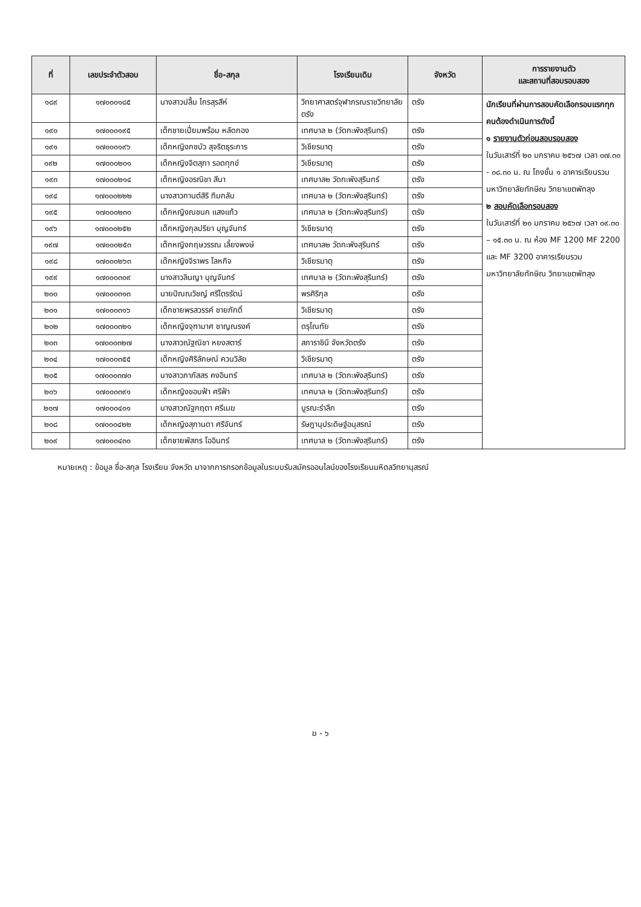| ที่ | เลขประจำตัวสอบ | ชื่อ-สกุล | โรงเรียนเดิม | จังหวัด | การรายงานตัว และสถานที่สอบรอบสอง |
| --- | --- | --- | --- | --- | --- |
| ๑๘๙ | ๑๗๐๐๐๑๘๕ | นางสาวปลื้ม ไกรสุรสีห์ | วิทยาศาสตร์จุฬาภรณราชวิทยาลัย ตรัง | ตรัง | นักเรียนที่ผ่านการสอบคัดเลือกรอบแรกทุกคนต้องดำเนินการดังนี้ ๑ รายงานตัวก่อนสอบรอบสอง ในวันเสาร์ที่ ๒๐ มกราคม ๒๕๖๗ เวลา ๐๗.๓๐ - ๐๘.๓๐ น. ณ โถงชั้น ๑ อาคารเรียนรวม มหาวิทยาลัยทักษิณ วิทยาเขตพัทลุง ๒ สอบคัดเลือกรอบสอง ในวันเสาร์ที่ ๒๐ มกราคม ๒๕๖๗ เวลา ๐๙.๓๐ – ๑๕.๓๐ น. ณ ห้อง MF 1200 MF 2200 และ MF 3200 อาคารเรียนรวม มหาวิทยาลัยทักษิณ วิทยาเขตพัทลุง |
| ๑๙๐ | ๑๗๐๐๐๑๙๕ | เด็กชายเปี่ยมพร้อม หลัดกอง | เทศบาล ๒ (วัดกะพังสุรินทร์) | ตรัง | |
| ๑๙๑ | ๑๗๐๐๐๑๙๖ | เด็กหญิงกชบัว สุจริตธุระการ | วิเชียรมาตุ | ตรัง | |
| ๑๙๒ | ๑๗๐๐๐๒๐๑ | เด็กหญิงจิตสุภา รอดทุกข์ | วิเชียรมาตุ | ตรัง | |
| ๑๙๓ | ๑๗๐๐๐๒๑๔ | เด็กหญิงอรณิชา สีนา | เทศบาล๒ วัดกะพังสุรินทร์ | ตรัง | |
| ๑๙๔ | ๑๗๐๐๐๒๒๒ | นางสาวกานต์สิริ ทิมกลับ | เทศบาล ๒ (วัดกะพังสุรินทร์) | ตรัง | |
| ๑๙๕ | ๑๗๐๐๐๒๓๐ | เด็กหญิงณชนก แสงแก้ว | เทศบาล ๒ (วัดกะพังสุรินทร์) | ตรัง | |
| ๑๙๖ | ๑๗๐๐๐๒๕๒ | เด็กหญิงกุลปริยา บุญจันทร์ | วิเชียรมาตุ | ตรัง | |
| ๑๙๗ | ๑๗๐๐๐๒๕๓ | เด็กหญิงกฤษวรรณ เลี้ยงพงษ์ | เทศบาล๒ วัดกะพังสุรินทร์ | ตรัง | |
| ๑๙๘ | ๑๗๐๐๐๒๖๓ | เด็กหญิงจิราพร โลหกิจ | วิเชียรมาตุ | ตรัง | |
| ๑๙๙ | ๑๗๐๐๐๓๐๙ | นางสาวลินญา บุญจันทร์ | เทศบาล ๒ (วัดกะพังสุรินทร์) | ตรัง | |
| ๒๐๐ | ๑๗๐๐๐๓๑๓ | นายปัณณวิชญ์ ศรีไตรรัตน์ | พรศิริกุล | ตรัง | |
| ๒๐๑ | ๑๗๐๐๐๓๑๖ | เด็กชายพรสวรรค์ ชายภักดิ์ | วิเชียรมาตุ | ตรัง | |
| ๒๐๒ | ๑๗๐๐๐๓๒๑ | เด็กหญิงจุฑามาศ ชาญณรงค์ | ดรุโณทัย | ตรัง | |
| ๒๐๓ | ๑๗๐๐๐๓๒๗ | นางสาวณัฐณิชา หยงสตาร์ | สภาราชินี จังหวัดตรัง | ตรัง | |
| ๒๐๔ | ๑๗๐๐๐๓๕๕ | เด็กหญิงศิริลักษณ์ ควนวิลัย | วิเชียรมาตุ | ตรัง | |
| ๒๐๕ | ๑๗๐๐๐๓๗๐ | นางสาวภาภัสสร คงอินทร์ | เทศบาล ๒ (วัดกะพังสุรินทร์) | ตรัง | |
| ๒๐๖ | ๑๗๐๐๐๓๙๑ | เด็กหญิงขอบฟ้า ศรีฟ้า | เทศบาล ๒ (วัดกะพังสุรินทร์) | ตรัง | |
| ๒๐๗ | ๑๗๐๐๐๔๐๑ | นางสาวณัฐกฤตา ศรีเมฆ | บูรณะรำลึก | ตรัง | |
| ๒๐๘ | ๑๗๐๐๐๔๒๒ | เด็กหญิงสุกานดา ศรีจันทร์ | รัษฎานุประดิษฐ์อนุสรณ์ | ตรัง | |
| ๒๐๙ | ๑๗๐๐๐๔๓๐ | เด็กชายพัสกร โออินทร์ | เทศบาล ๒ (วัดกะพังสุรินทร์) | ตรัง | |
หมายเหตุ : ข้อมูล ชื่อ-สกุล โรงเรียน จังหวัด มาจากการกรอกข้อมูลในระบบรับสมัครออนไลน์ของโรงเรียนมหิดลวิทยานุสรณ์
ฆ - ๖